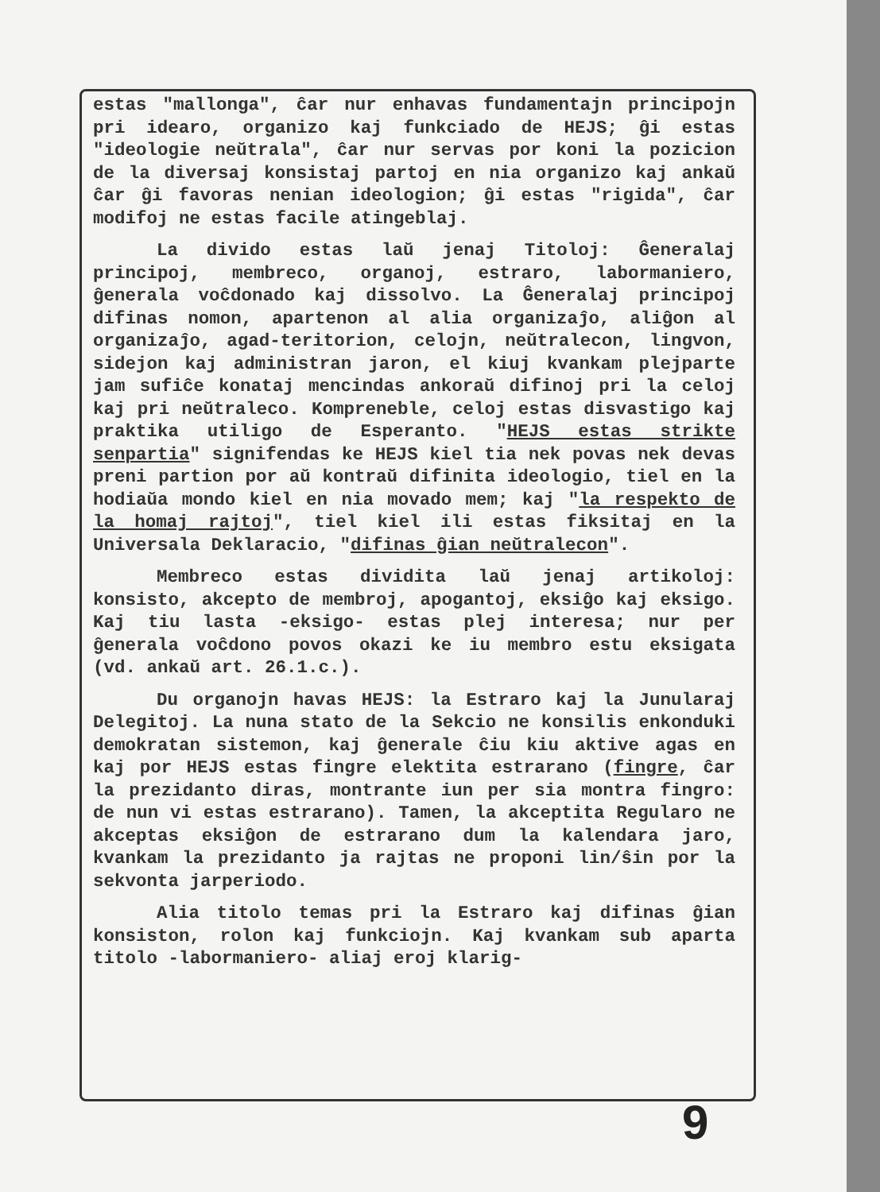estas "mallonga", ĉar nur enhavas fundamentajn principojn pri idearo, organizo kaj funkciado de HEJS; ĝi estas "ideologie neŭtrala", ĉar nur servas por koni la pozicion de la diversaj konsistaj partoj en nia organizo kaj ankaŭ ĉar ĝi favoras nenian ideologion; ĝi estas "rigida", ĉar modifoj ne estas facile atingeblaj.
La divido estas laŭ jenaj Titoloj: Ĝeneralaj principoj, membreco, organoj, estraro, labormaniero, ĝenerala voĉdonado kaj dissolvo. La Ĝeneralaj principoj difinas nomon, apartenon al alia organizaĵo, aliĝon al organizaĵo, agad-teritorion, celojn, neŭtralecon, lingvon, sidejon kaj administran jaron, el kiuj kvankam plejparte jam sufiĉe konataj mencindas ankoraŭ difinoj pri la celoj kaj pri neŭtraleco. Kompreneble, celoj estas disvastigo kaj praktika utiligo de Esperanto. "HEJS estas strikte senpartia" signifendas ke HEJS kiel tia nek povas nek devas preni partion por aŭ kontraŭ difinita ideologio, tiel en la hodiaŭa mondo kiel en nia movado mem; kaj "la respekto de la homaj rajtoj", tiel kiel ili estas fiksitaj en la Universala Deklaracio, "difinas ĝian neŭtralecon".
Membreco estas dividita laŭ jenaj artikoloj: konsisto, akcepto de membroj, apogantoj, eksiĝo kaj eksigo. Kaj tiu lasta -eksigo- estas plej interesa; nur per ĝenerala voĉdono povos okazi ke iu membro estu eksigata (vd. ankaŭ art. 26.1.c.).
Du organojn havas HEJS: la Estraro kaj la Junularaj Delegitoj. La nuna stato de la Sekcio ne konsilis enkonduki demokratan sistemon, kaj ĝenerale ĉiu kiu aktive agas en kaj por HEJS estas fingre elektita estrarano (fingre, ĉar la prezidanto diras, montrante iun per sia montra fingro: de nun vi estas estrarano). Tamen, la akceptita Regularo ne akceptas eksiĝon de estrarano dum la kalendara jaro, kvankam la prezidanto ja rajtas ne proponi lin/ŝin por la sekvonta jarperiodo.
Alia titolo temas pri la Estraro kaj difinas ĝian konsiston, rolon kaj funkciojn. Kaj kvankam sub aparta titolo -labormaniero- aliaj eroj klarig-
9